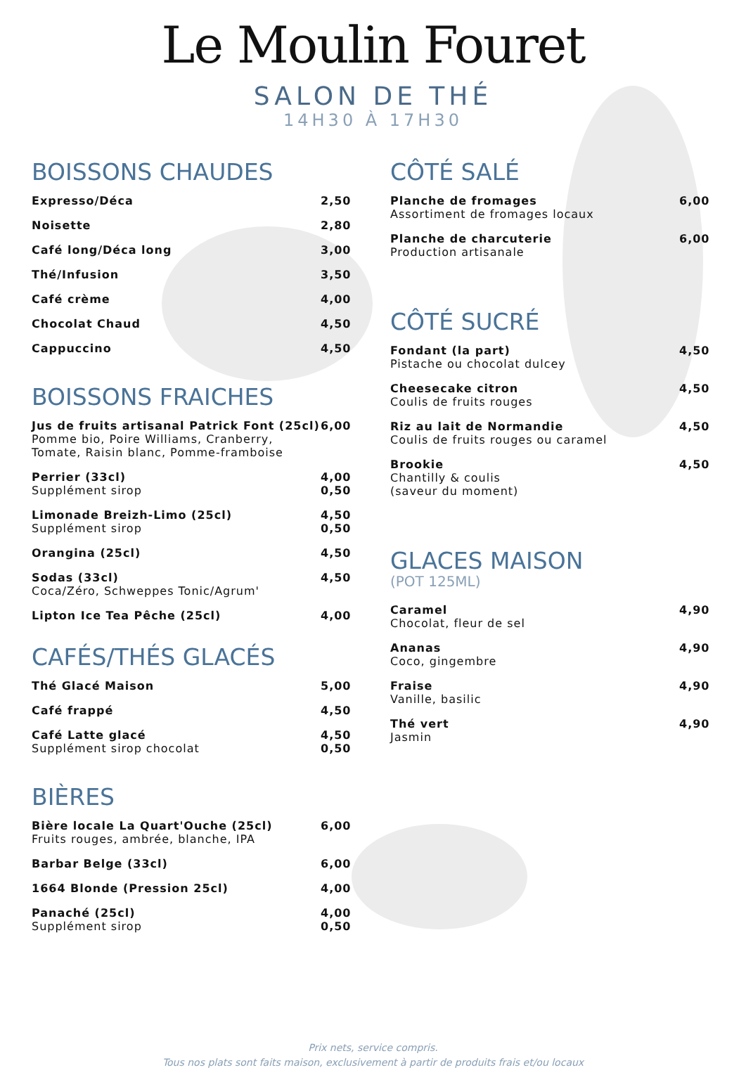Le Moulin Fouret
SALON DE THÉ
14H30 À 17H30
BOISSONS CHAUDES
Expresso/Déca 2,50
Noisette 2,80
Café long/Déca long 3,00
Thé/Infusion 3,50
Café crème 4,00
Chocolat Chaud 4,50
Cappuccino 4,50
BOISSONS FRAICHES
Jus de fruits artisanal Patrick Font (25cl)
Pomme bio, Poire Williams, Cranberry,
Tomate, Raisin blanc, Pomme-framboise
6,00
Perrier (33cl)
Supplément sirop
4,00
0,50
Limonade Breizh-Limo (25cl)
Supplément sirop
4,50
0,50
Orangina (25cl) 4,50
Sodas (33cl)
Coca/Zéro, Schweppes Tonic/Agrum'
4,50
Lipton Ice Tea Pêche (25cl) 4,00
CAFÉS/THÉS GLACÉS
Thé Glacé Maison 5,00
Café frappé 4,50
Café Latte glacé
Supplément sirop chocolat
4,50
0,50
BIÈRES
Bière locale La Quart'Ouche (25cl)
Fruits rouges, ambrée, blanche, IPA
6,00
Barbar Belge (33cl) 6,00
1664 Blonde (Pression 25cl) 4,00
Panaché (25cl)
Supplément sirop
4,00
0,50
CÔTÉ SALÉ
Planche de fromages
Assortiment de fromages locaux
6,00
Planche de charcuterie
Production artisanale
6,00
CÔTÉ SUCRÉ
Fondant (la part)
Pistache ou chocolat dulcey
4,50
Cheesecake citron
Coulis de fruits rouges
4,50
Riz au lait de Normandie
Coulis de fruits rouges ou caramel
4,50
Brookie
Chantilly & coulis
(saveur du moment)
4,50
GLACES MAISON
(POT 125ML)
Caramel
Chocolat, fleur de sel
4,90
Ananas
Coco, gingembre
4,90
Fraise
Vanille, basilic
4,90
Thé vert
Jasmin
4,90
Prix nets, service compris.
Tous nos plats sont faits maison, exclusivement à partir de produits frais et/ou locaux